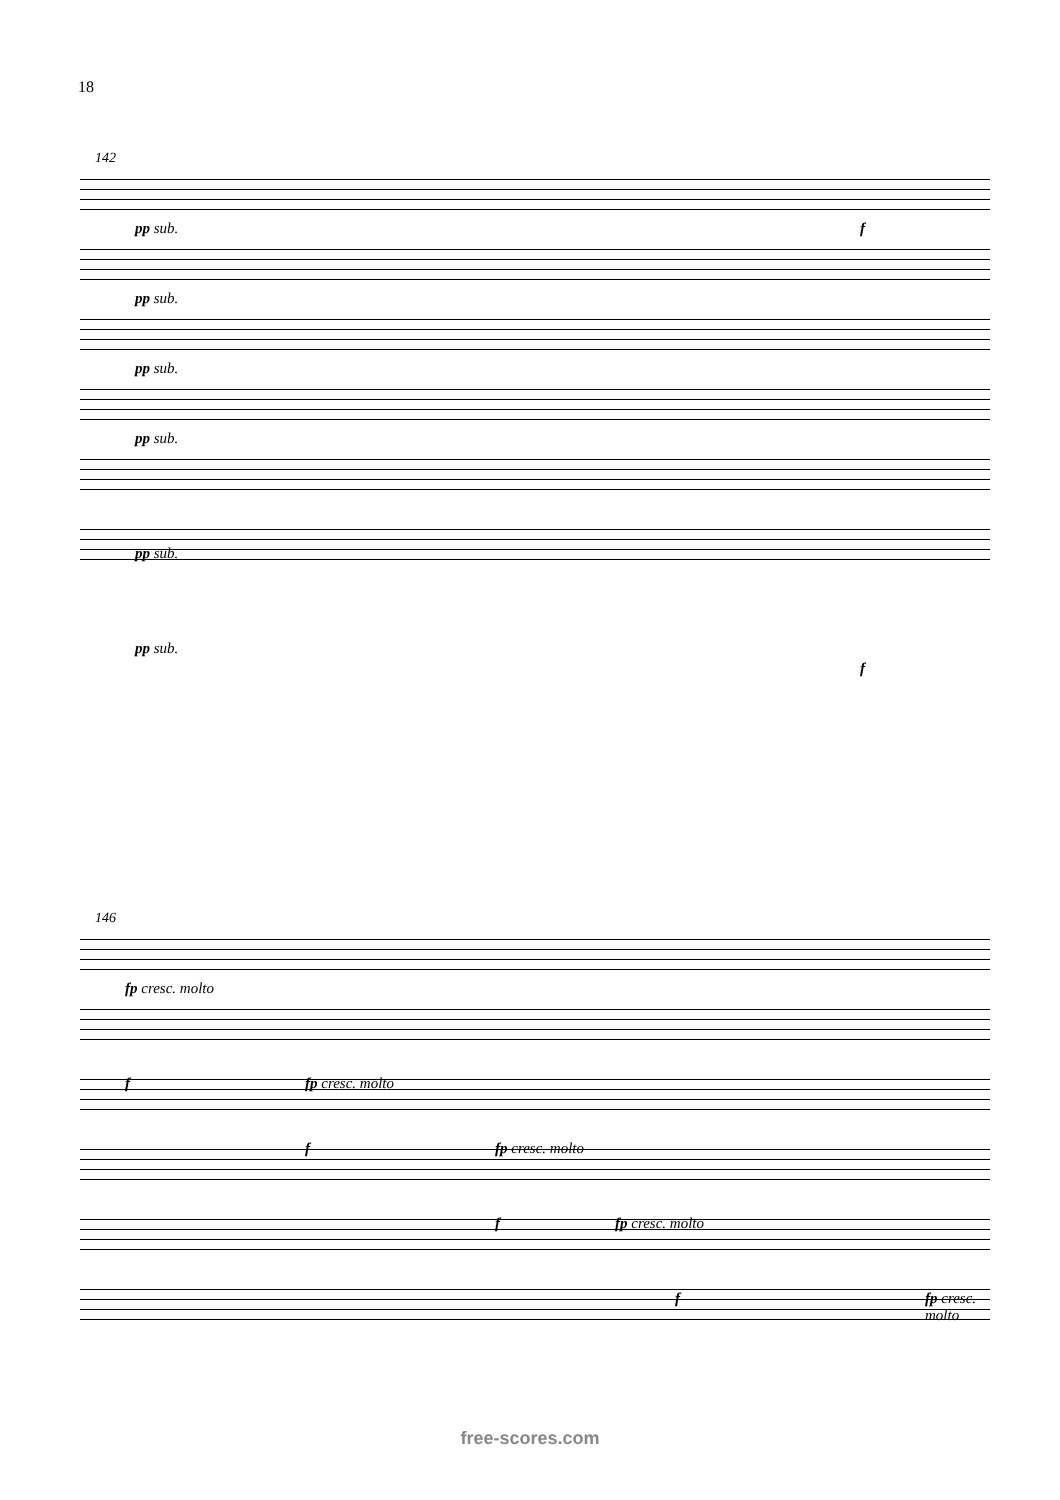18
142
pp sub. f
pp sub.
pp sub.
pp sub.
pp sub.
pp sub.
f
146
fp cresc. molto
f fp cresc. molto
f fp cresc. molto
f fp cresc. molto
f fp cresc. molto
free-scores.com